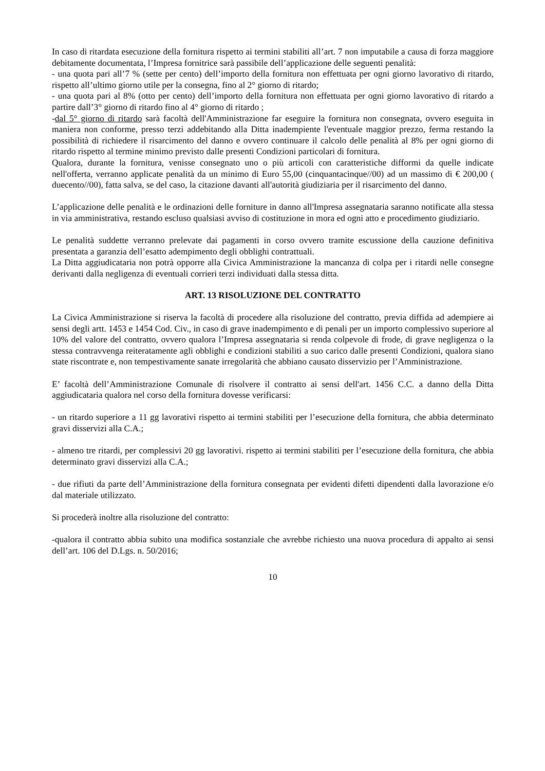In caso di ritardata esecuzione della fornitura rispetto ai termini stabiliti all’art. 7 non imputabile a causa di forza maggiore debitamente documentata, l’Impresa fornitrice sarà passibile dell’applicazione delle seguenti penalità:
- una quota pari all’7 % (sette per cento) dell’importo della fornitura non effettuata per ogni giorno lavorativo di ritardo, rispetto all’ultimo giorno utile per la consegna, fino al 2° giorno di ritardo;
- una quota pari al 8% (otto per cento) dell’importo della fornitura non effettuata per ogni giorno lavorativo di ritardo a partire dall’3° giorno di ritardo fino al 4° giorno di ritardo ;
-dal 5° giorno di ritardo sarà facoltà dell'Amministrazione far eseguire la fornitura non consegnata, ovvero eseguita in maniera non conforme, presso terzi addebitando alla Ditta inadempiente l'eventuale maggior prezzo, ferma restando la possibilità di richiedere il risarcimento del danno e ovvero continuare il calcolo delle penalità al 8% per ogni giorno di ritardo rispetto al termine minimo previsto dalle presenti Condizioni particolari di fornitura.
Qualora, durante la fornitura, venisse consegnato uno o più articoli con caratteristiche difformi da quelle indicate nell'offerta, verranno applicate penalità da un minimo di Euro 55,00 (cinquantacinque//00) ad un massimo di € 200,00 ( duecento//00), fatta salva, se del caso, la citazione davanti all'autorità giudiziaria per il risarcimento del danno.
L’applicazione delle penalità e le ordinazioni delle forniture in danno all'Impresa assegnataria saranno notificate alla stessa in via amministrativa, restando escluso qualsiasi avviso di costituzione in mora ed ogni atto e procedimento giudiziario.
Le penalità suddette verranno prelevate dai pagamenti in corso ovvero tramite escussione della cauzione definitiva presentata a garanzia dell’esatto adempimento degli obblighi contrattuali.
La Ditta aggiudicataria non potrà opporre alla Civica Amministrazione la mancanza di colpa per i ritardi nelle consegne derivanti dalla negligenza di eventuali corrieri terzi individuati dalla stessa ditta.
ART. 13 RISOLUZIONE DEL CONTRATTO
La Civica Amministrazione si riserva la facoltà di procedere alla risoluzione del contratto, previa diffida ad adempiere ai sensi degli artt. 1453 e 1454 Cod. Civ., in caso di grave inadempimento e di penali per un importo complessivo superiore al 10% del valore del contratto, ovvero qualora l’Impresa assegnataria si renda colpevole di frode, di grave negligenza o la stessa contravvenga reiteratamente agli obblighi e condizioni stabiliti a suo carico dalle presenti Condizioni, qualora siano state riscontrate e, non tempestivamente sanate irregolarità che abbiano causato disservizio per l’Amministrazione.
E’ facoltà dell’Amministrazione Comunale di risolvere il contratto ai sensi dell'art. 1456 C.C. a danno della Ditta aggiudicataria qualora nel corso della fornitura dovesse verificarsi:
- un ritardo superiore a 11 gg lavorativi rispetto ai termini stabiliti per l’esecuzione della fornitura, che abbia determinato gravi disservizi alla C.A.;
- almeno tre ritardi, per complessivi 20 gg lavorativi. rispetto ai termini stabiliti per l’esecuzione della fornitura, che abbia determinato gravi disservizi alla C.A.;
- due rifiuti da parte dell’Amministrazione della fornitura consegnata per evidenti difetti dipendenti dalla lavorazione e/o dal materiale utilizzato.
Si procederà inoltre alla risoluzione del contratto:
-qualora il contratto abbia subito una modifica sostanziale che avrebbe richiesto una nuova procedura di appalto ai sensi dell’art. 106 del D.Lgs. n. 50/2016;
10